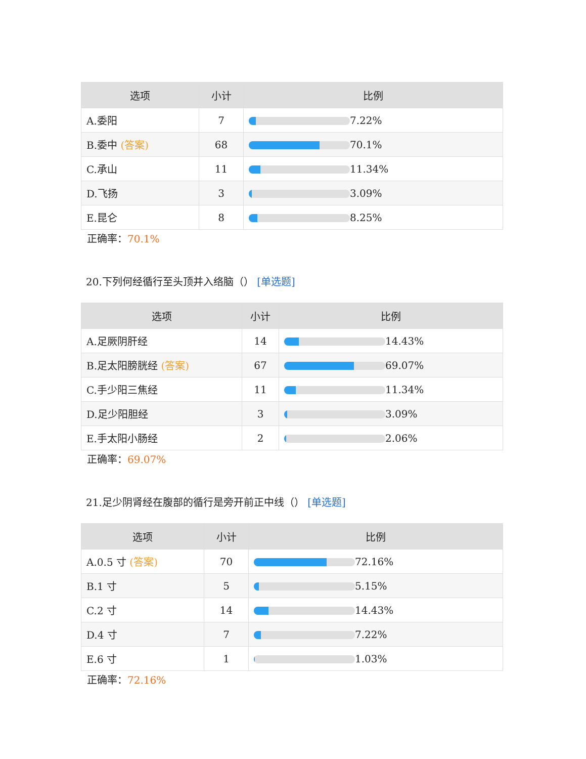| 选项 | 小计 | 比例 |
| --- | --- | --- |
| A.委阳 | 7 | 7.22% |
| B.委中 (答案) | 68 | 70.1% |
| C.承山 | 11 | 11.34% |
| D.飞扬 | 3 | 3.09% |
| E.昆仑 | 8 | 8.25% |
正确率：70.1%
20.下列何经循行至头顶并入络脑（） [单选题]
| 选项 | 小计 | 比例 |
| --- | --- | --- |
| A.足厥阴肝经 | 14 | 14.43% |
| B.足太阳膀胱经 (答案) | 67 | 69.07% |
| C.手少阳三焦经 | 11 | 11.34% |
| D.足少阳胆经 | 3 | 3.09% |
| E.手太阳小肠经 | 2 | 2.06% |
正确率：69.07%
21.足少阴肾经在腹部的循行是旁开前正中线（） [单选题]
| 选项 | 小计 | 比例 |
| --- | --- | --- |
| A.0.5 寸 (答案) | 70 | 72.16% |
| B.1 寸 | 5 | 5.15% |
| C.2 寸 | 14 | 14.43% |
| D.4 寸 | 7 | 7.22% |
| E.6 寸 | 1 | 1.03% |
正确率：72.16%